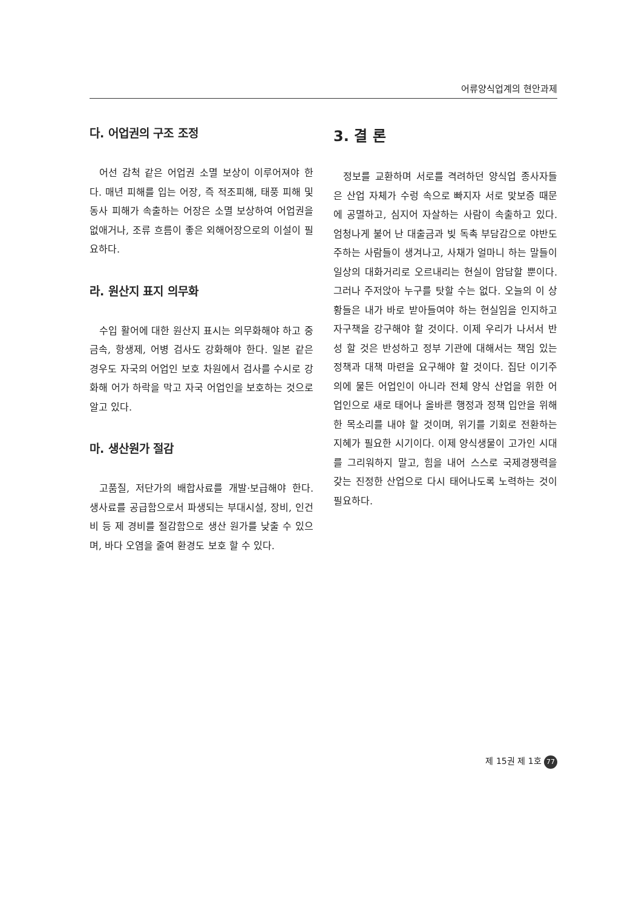어류양식업계의 현안과제
다. 어업권의 구조 조정
어선 감척 같은 어업권 소멸 보상이 이루어져야 한다. 매년 피해를 입는 어장, 즉 적조피해, 태풍 피해 및 동사 피해가 속출하는 어장은 소멸 보상하여 어업권을 없애거나, 조류 흐름이 좋은 외해어장으로의 이설이 필요하다.
라. 원산지 표지 의무화
수입 활어에 대한 원산지 표시는 의무화해야 하고 중금속, 항생제, 어병 검사도 강화해야 한다. 일본 같은 경우도 자국의 어업인 보호 차원에서 검사를 수시로 강화해 어가 하락을 막고 자국 어업인을 보호하는 것으로 알고 있다.
마. 생산원가 절감
고품질, 저단가의 배합사료를 개발·보급해야 한다. 생사료를 공급함으로서 파생되는 부대시설, 장비, 인건비 등 제 경비를 절감함으로 생산 원가를 낮출 수 있으며, 바다 오염을 줄여 환경도 보호 할 수 있다.
3. 결 론
정보를 교환하며 서로를 격려하던 양식업 종사자들은 산업 자체가 수렁 속으로 빠지자 서로 맞보증 때문에 공멸하고, 심지어 자살하는 사람이 속출하고 있다. 엄청나게 불어 난 대출금과 빚 독촉 부담감으로 야반도주하는 사람들이 생겨나고, 사채가 얼마니 하는 말들이 일상의 대화거리로 오르내리는 현실이 암담할 뿐이다. 그러나 주저앉아 누구를 탓할 수는 없다. 오늘의 이 상황들은 내가 바로 받아들여야 하는 현실임을 인지하고 자구책을 강구해야 할 것이다. 이제 우리가 나서서 반성 할 것은 반성하고 정부 기관에 대해서는 책임 있는 정책과 대책 마련을 요구해야 할 것이다. 집단 이기주의에 물든 어업인이 아니라 전체 양식 산업을 위한 어업인으로 새로 태어나 올바른 행정과 정책 입안을 위해 한 목소리를 내야 할 것이며, 위기를 기회로 전환하는 지혜가 필요한 시기이다. 이제 양식생물이 고가인 시대를 그리워하지 말고, 힘을 내어 스스로 국제경쟁력을 갖는 진정한 산업으로 다시 태어나도록 노력하는 것이 필요하다.
제 15권 제 1호 77